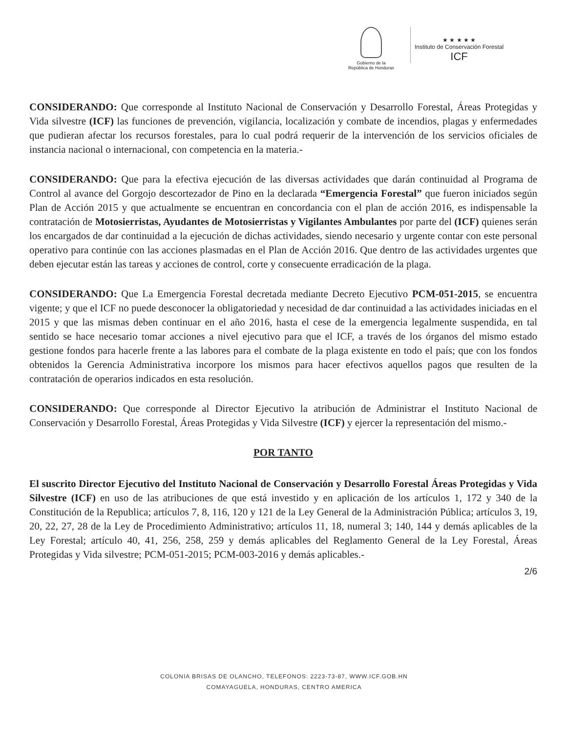Gobierno de la
República de Honduras
★ ★ ★ ★ ★
Instituto de Conservación Forestal
ICF
CONSIDERANDO: Que corresponde al Instituto Nacional de Conservación y Desarrollo Forestal, Áreas Protegidas y Vida silvestre (ICF) las funciones de prevención, vigilancia, localización y combate de incendios, plagas y enfermedades que pudieran afectar los recursos forestales, para lo cual podrá requerir de la intervención de los servicios oficiales de instancia nacional o internacional, con competencia en la materia.-
CONSIDERANDO: Que para la efectiva ejecución de las diversas actividades que darán continuidad al Programa de Control al avance del Gorgojo descortezador de Pino en la declarada “Emergencia Forestal” que fueron iniciados según Plan de Acción 2015 y que actualmente se encuentran en concordancia con el plan de acción 2016, es indispensable la contratación de Motosierristas, Ayudantes de Motosierristas y Vigilantes Ambulantes por parte del (ICF) quienes serán los encargados de dar continuidad a la ejecución de dichas actividades, siendo necesario y urgente contar con este personal operativo para continúe con las acciones plasmadas en el Plan de Acción 2016. Que dentro de las actividades urgentes que deben ejecutar están las tareas y acciones de control, corte y consecuente erradicación de la plaga.
CONSIDERANDO: Que La Emergencia Forestal decretada mediante Decreto Ejecutivo PCM-051-2015, se encuentra vigente; y que el ICF no puede desconocer la obligatoriedad y necesidad de dar continuidad a las actividades iniciadas en el 2015 y que las mismas deben continuar en el año 2016, hasta el cese de la emergencia legalmente suspendida, en tal sentido se hace necesario tomar acciones a nivel ejecutivo para que el ICF, a través de los órganos del mismo estado gestione fondos para hacerle frente a las labores para el combate de la plaga existente en todo el país; que con los fondos obtenidos la Gerencia Administrativa incorpore los mismos para hacer efectivos aquellos pagos que resulten de la contratación de operarios indicados en esta resolución.
CONSIDERANDO: Que corresponde al Director Ejecutivo la atribución de Administrar el Instituto Nacional de Conservación y Desarrollo Forestal, Áreas Protegidas y Vida Silvestre (ICF) y ejercer la representación del mismo.-
POR TANTO
El suscrito Director Ejecutivo del Instituto Nacional de Conservación y Desarrollo Forestal Áreas Protegidas y Vida Silvestre (ICF) en uso de las atribuciones de que está investido y en aplicación de los artículos 1, 172 y 340 de la Constitución de la Republica; artículos 7, 8, 116, 120 y 121 de la Ley General de la Administración Pública; artículos 3, 19, 20, 22, 27, 28 de la Ley de Procedimiento Administrativo; artículos 11, 18, numeral 3; 140, 144 y demás aplicables de la Ley Forestal; artículo 40, 41, 256, 258, 259 y demás aplicables del Reglamento General de la Ley Forestal, Áreas Protegidas y Vida silvestre; PCM-051-2015; PCM-003-2016 y demás aplicables.-
2/6
COLONIA BRISAS DE OLANCHO, TELEFONOS: 2223-73-87, WWW.ICF.GOB.HN
COMAYAGUELA, HONDURAS, CENTRO AMERICA